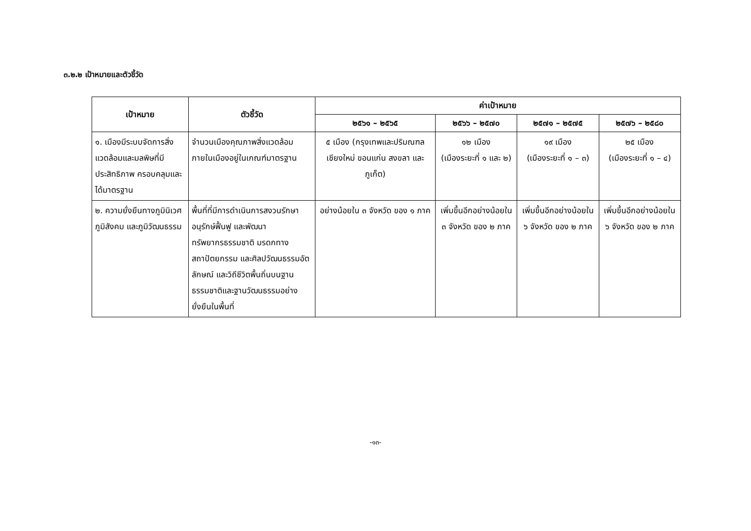๓.๒.๒ เป้าหมายและตัวชี้วัด
| เป้าหมาย | ตัวชี้วัด | ค่าเป้าหมาย | | | |
| --- | --- | --- | --- | --- | --- |
| | | ๒๕๖๑ – ๒๕๖๕ | ๒๕๖๖ – ๒๕๗๐ | ๒๕๗๑ – ๒๕๗๕ | ๒๕๗๖ – ๒๕๘๐ |
| ๑. เมืองมีระบบจัดการสิ่งแวดล้อมและมลพิษที่มีประสิทธิภาพ ครอบคลุมและได้มาตรฐาน | จำนวนเมืองคุณภาพสิ่งแวดล้อมภายในเมืองอยู่ในเกณฑ์มาตรฐาน | ๕ เมือง (กรุงเทพและปริมณฑล เชียงใหม่ ขอนแก่น สงขลา และภูเก็ต) | ๑๒ เมือง (เมืองระยะที่ ๑ และ ๒) | ๑๙ เมือง (เมืองระยะที่ ๑ – ๓) | ๒๕ เมือง (เมืองระยะที่ ๑ – ๔) |
| ๒. ความยั่งยืนทางภูมินิเวศ ภูมิสังคม และภูมิวัฒนธรรม | พื้นที่ที่มีการดำเนินการสงวนรักษา อนุรักษ์ฟื้นฟู และพัฒนาทรัพยากรธรรมชาติ มรดกทางสถาปัตยกรรม และศิลปวัฒนธรรมอัตลักษณ์ และวิถีชีวิตพื้นถิ่นบนฐานธรรมชาติและฐานวัฒนธรรมอย่างยั่งยืนในพื้นที่ | อย่างน้อยใน ๓ จังหวัด ของ ๑ ภาค | เพิ่มขึ้นอีกอย่างน้อยใน ๓ จังหวัด ของ ๒ ภาค | เพิ่มขึ้นอีกอย่างน้อยใน ๖ จังหวัด ของ ๒ ภาค | เพิ่มขึ้นอีกอย่างน้อยใน ๖ จังหวัด ของ ๒ ภาค |
-๑๓-